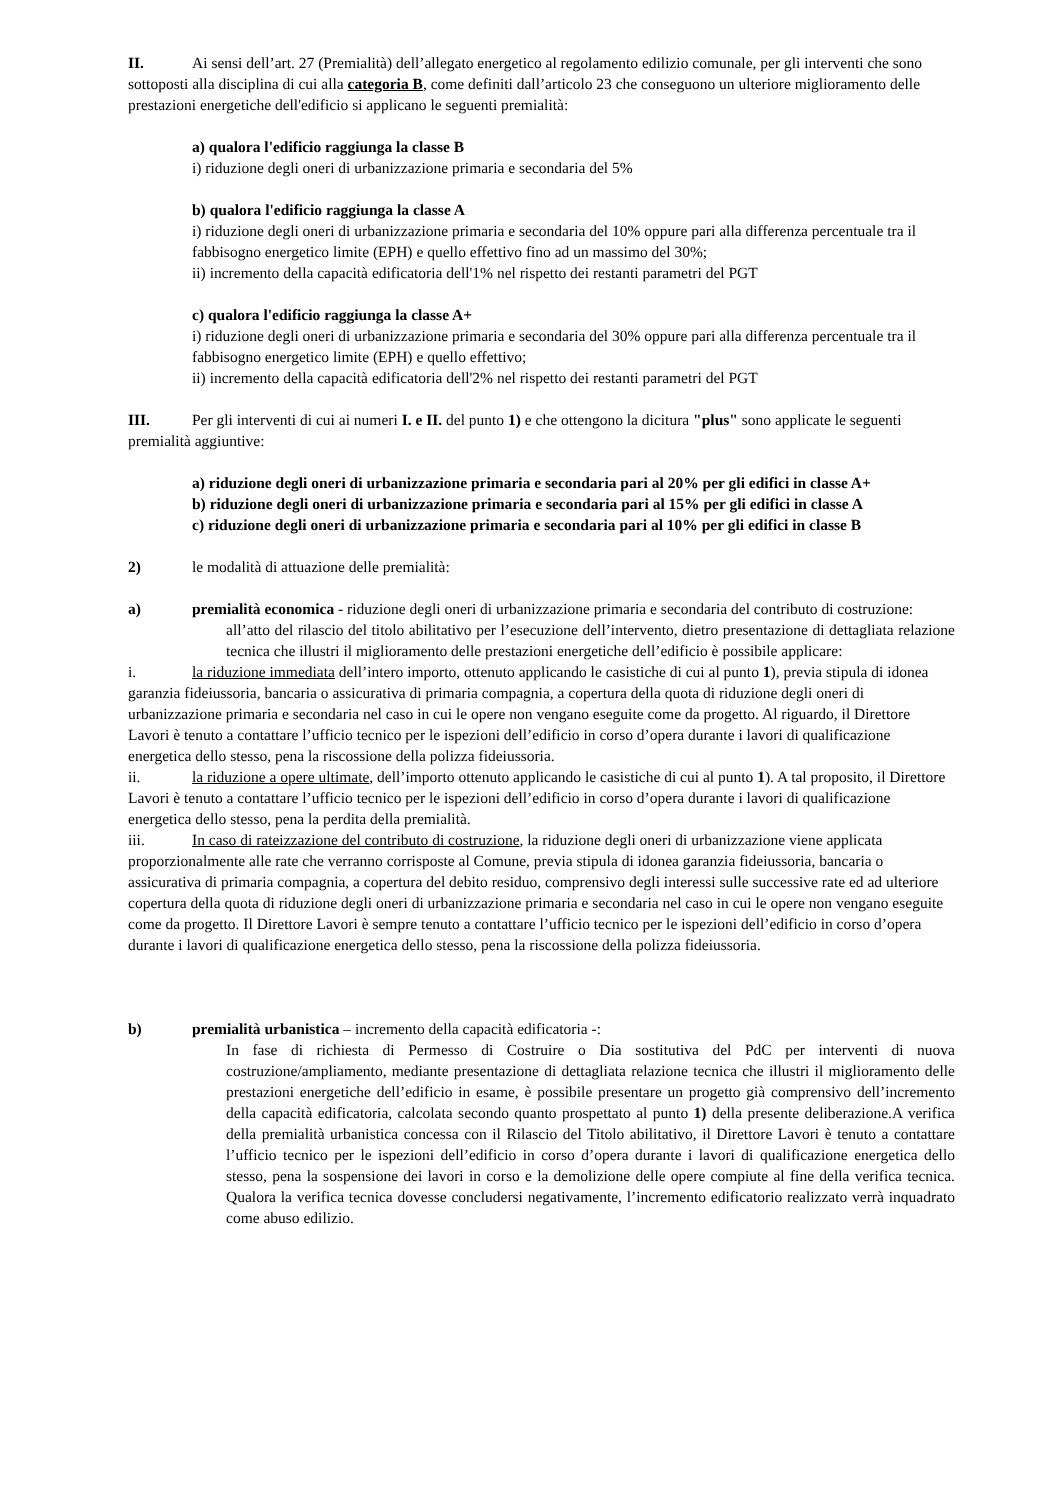II. Ai sensi dell’art. 27 (Premialità) dell’allegato energetico al regolamento edilizio comunale, per gli interventi che sono sottoposti alla disciplina di cui alla categoria B, come definiti dall’articolo 23 che conseguono un ulteriore miglioramento delle prestazioni energetiche dell'edificio si applicano le seguenti premialità:
a) qualora l'edificio raggiunga la classe B
i) riduzione degli oneri di urbanizzazione primaria e secondaria del 5%
b) qualora l'edificio raggiunga la classe A
i) riduzione degli oneri di urbanizzazione primaria e secondaria del 10% oppure pari alla differenza percentuale tra il fabbisogno energetico limite (EPH) e quello effettivo fino ad un massimo del 30%;
ii) incremento della capacità edificatoria dell'1% nel rispetto dei restanti parametri del PGT
c) qualora l'edificio raggiunga la classe A+
i) riduzione degli oneri di urbanizzazione primaria e secondaria del 30% oppure pari alla differenza percentuale tra il fabbisogno energetico limite (EPH) e quello effettivo;
ii) incremento della capacità edificatoria dell'2% nel rispetto dei restanti parametri del PGT
III. Per gli interventi di cui ai numeri I. e II. del punto 1) e che ottengono la dicitura "plus" sono applicate le seguenti premialità aggiuntive:
a) riduzione degli oneri di urbanizzazione primaria e secondaria pari al 20% per gli edifici in classe A+
b) riduzione degli oneri di urbanizzazione primaria e secondaria pari al 15% per gli edifici in classe A
c) riduzione degli oneri di urbanizzazione primaria e secondaria pari al 10% per gli edifici in classe B
2) le modalità di attuazione delle premialità:
a) premialità economica - riduzione degli oneri di urbanizzazione primaria e secondaria del contributo di costruzione:
all’atto del rilascio del titolo abilitativo per l’esecuzione dell’intervento, dietro presentazione di dettagliata relazione tecnica che illustri il miglioramento delle prestazioni energetiche dell’edificio è possibile applicare:
i. la riduzione immediata dell’intero importo, ottenuto applicando le casistiche di cui al punto 1), previa stipula di idonea garanzia fideiussoria, bancaria o assicurativa di primaria compagnia, a copertura della quota di riduzione degli oneri di urbanizzazione primaria e secondaria nel caso in cui le opere non vengano eseguite come da progetto. Al riguardo, il Direttore Lavori è tenuto a contattare l’ufficio tecnico per le ispezioni dell’edificio in corso d’opera durante i lavori di qualificazione energetica dello stesso, pena la riscossione della polizza fideiussoria.
ii. la riduzione a opere ultimate, dell’importo ottenuto applicando le casistiche di cui al punto 1). A tal proposito, il Direttore Lavori è tenuto a contattare l’ufficio tecnico per le ispezioni dell’edificio in corso d’opera durante i lavori di qualificazione energetica dello stesso, pena la perdita della premialità.
iii. In caso di rateizzazione del contributo di costruzione, la riduzione degli oneri di urbanizzazione viene applicata proporzionalmente alle rate che verranno corrisposte al Comune, previa stipula di idonea garanzia fideiussoria, bancaria o assicurativa di primaria compagnia, a copertura del debito residuo, comprensivo degli interessi sulle successive rate ed ad ulteriore copertura della quota di riduzione degli oneri di urbanizzazione primaria e secondaria nel caso in cui le opere non vengano eseguite come da progetto. Il Direttore Lavori è sempre tenuto a contattare l’ufficio tecnico per le ispezioni dell’edificio in corso d’opera durante i lavori di qualificazione energetica dello stesso, pena la riscossione della polizza fideiussoria.
b) premialità urbanistica – incremento della capacità edificatoria -:
In fase di richiesta di Permesso di Costruire o Dia sostitutiva del PdC per interventi di nuova costruzione/ampliamento, mediante presentazione di dettagliata relazione tecnica che illustri il miglioramento delle prestazioni energetiche dell’edificio in esame, è possibile presentare un progetto già comprensivo dell’incremento della capacità edificatoria, calcolata secondo quanto prospettato al punto 1) della presente deliberazione.A verifica della premialità urbanistica concessa con il Rilascio del Titolo abilitativo, il Direttore Lavori è tenuto a contattare l’ufficio tecnico per le ispezioni dell’edificio in corso d’opera durante i lavori di qualificazione energetica dello stesso, pena la sospensione dei lavori in corso e la demolizione delle opere compiute al fine della verifica tecnica. Qualora la verifica tecnica dovesse concludersi negativamente, l’incremento edificatorio realizzato verrà inquadrato come abuso edilizio.